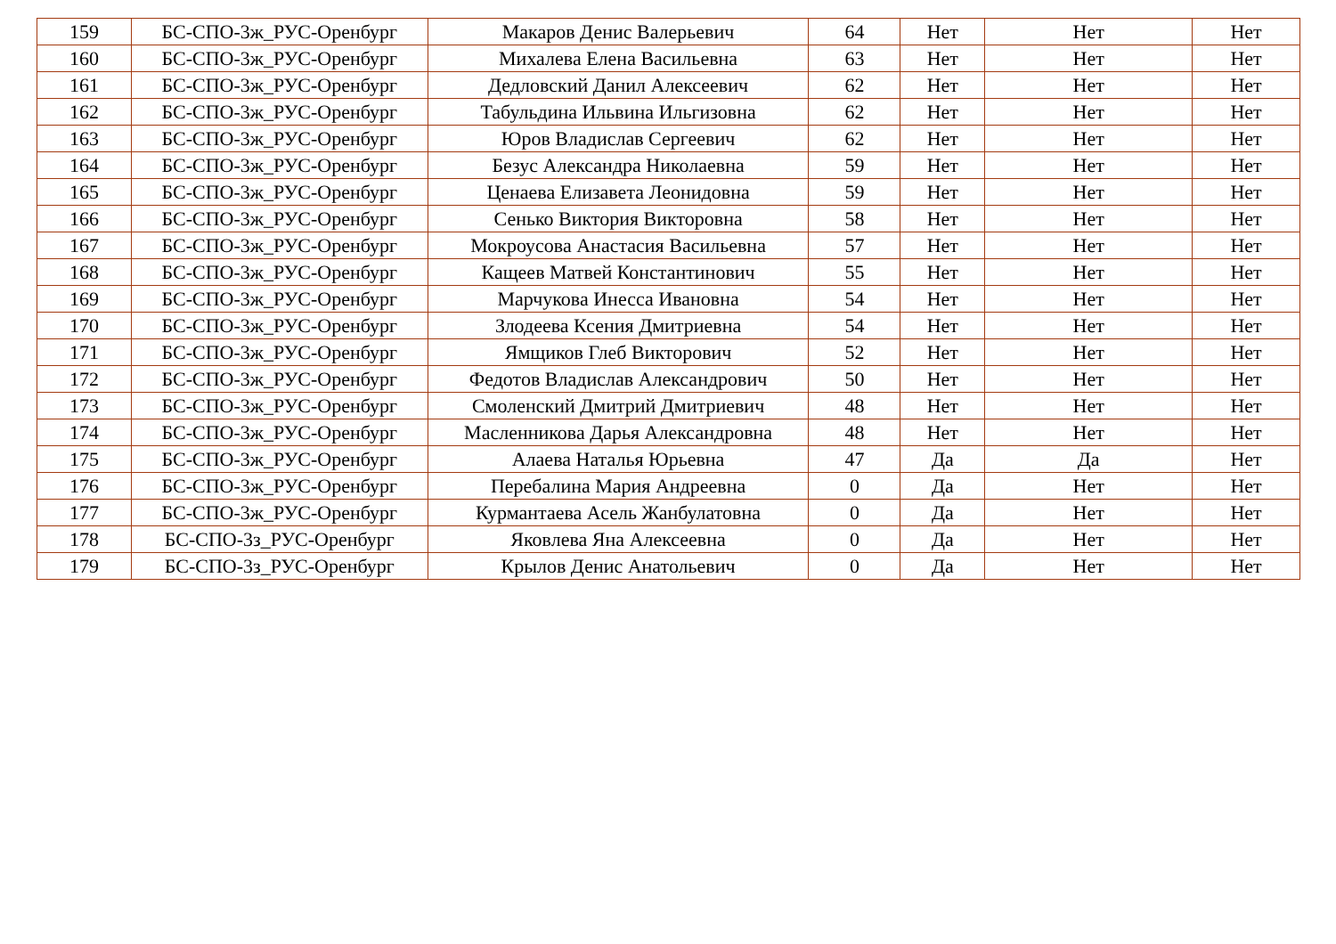| 159 | БС-СПО-3ж_РУС-Оренбург | Макаров Денис Валерьевич | 64 | Нет | Нет | Нет |
| 160 | БС-СПО-3ж_РУС-Оренбург | Михалева Елена Васильевна | 63 | Нет | Нет | Нет |
| 161 | БС-СПО-3ж_РУС-Оренбург | Дедловский Данил Алексеевич | 62 | Нет | Нет | Нет |
| 162 | БС-СПО-3ж_РУС-Оренбург | Табульдина Ильвина Ильгизовна | 62 | Нет | Нет | Нет |
| 163 | БС-СПО-3ж_РУС-Оренбург | Юров Владислав Сергеевич | 62 | Нет | Нет | Нет |
| 164 | БС-СПО-3ж_РУС-Оренбург | Безус Александра Николаевна | 59 | Нет | Нет | Нет |
| 165 | БС-СПО-3ж_РУС-Оренбург | Ценаева Елизавета Леонидовна | 59 | Нет | Нет | Нет |
| 166 | БС-СПО-3ж_РУС-Оренбург | Сенько Виктория Викторовна | 58 | Нет | Нет | Нет |
| 167 | БС-СПО-3ж_РУС-Оренбург | Мокроусова Анастасия Васильевна | 57 | Нет | Нет | Нет |
| 168 | БС-СПО-3ж_РУС-Оренбург | Кащеев Матвей Константинович | 55 | Нет | Нет | Нет |
| 169 | БС-СПО-3ж_РУС-Оренбург | Марчукова Инесса Ивановна | 54 | Нет | Нет | Нет |
| 170 | БС-СПО-3ж_РУС-Оренбург | Злодеева Ксения Дмитриевна | 54 | Нет | Нет | Нет |
| 171 | БС-СПО-3ж_РУС-Оренбург | Ямщиков Глеб Викторович | 52 | Нет | Нет | Нет |
| 172 | БС-СПО-3ж_РУС-Оренбург | Федотов Владислав Александрович | 50 | Нет | Нет | Нет |
| 173 | БС-СПО-3ж_РУС-Оренбург | Смоленский Дмитрий Дмитриевич | 48 | Нет | Нет | Нет |
| 174 | БС-СПО-3ж_РУС-Оренбург | Масленникова Дарья Александровна | 48 | Нет | Нет | Нет |
| 175 | БС-СПО-3ж_РУС-Оренбург | Алаева Наталья Юрьевна | 47 | Да | Да | Нет |
| 176 | БС-СПО-3ж_РУС-Оренбург | Перебалина Мария Андреевна | 0 | Да | Нет | Нет |
| 177 | БС-СПО-3ж_РУС-Оренбург | Курмантаева Асель Жанбулатовна | 0 | Да | Нет | Нет |
| 178 | БС-СПО-3з_РУС-Оренбург | Яковлева Яна Алексеевна | 0 | Да | Нет | Нет |
| 179 | БС-СПО-3з_РУС-Оренбург | Крылов Денис Анатольевич | 0 | Да | Нет | Нет |